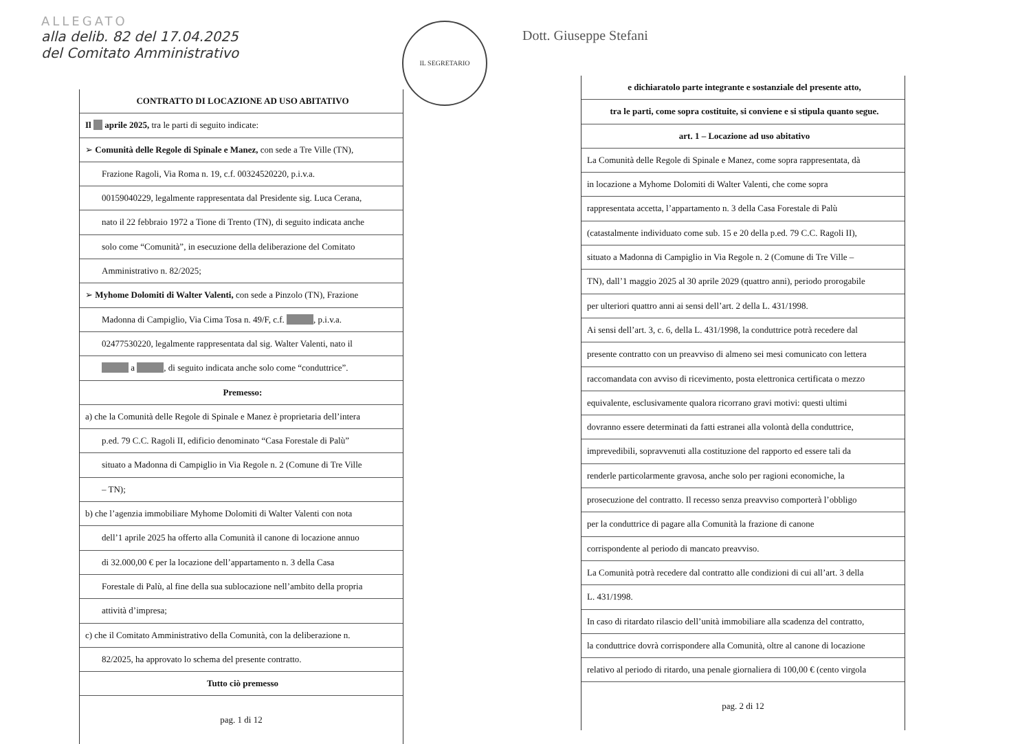ALLEGATO
alla delib. 82 del 17.04.2025
del Comitato Amministrativo
IL SEGRETARIO
CONTRATTO DI LOCAZIONE AD USO ABITATIVO
Il __ aprile 2025, tra le parti di seguito indicate:
➢ Comunità delle Regole di Spinale e Manez, con sede a Tre Ville (TN),
Frazione Ragoli, Via Roma n. 19, c.f. 00324520220, p.i.v.a.
00159040229, legalmente rappresentata dal Presidente sig. Luca Cerana,
nato il 22 febbraio 1972 a Tione di Trento (TN), di seguito indicata anche
solo come “Comunità”, in esecuzione della deliberazione del Comitato
Amministrativo n. 82/2025;
➢ Myhome Dolomiti di Walter Valenti, con sede a Pinzolo (TN), Frazione
Madonna di Campiglio, Via Cima Tosa n. 49/F, c.f. ______, p.i.v.a.
02477530220, legalmente rappresentata dal sig. Walter Valenti, nato il
______ a ______, di seguito indicata anche solo come “conduttrice”.
Premesso:
a) che la Comunità delle Regole di Spinale e Manez è proprietaria dell’intera
p.ed. 79 C.C. Ragoli II, edificio denominato “Casa Forestale di Palù”
situato a Madonna di Campiglio in Via Regole n. 2 (Comune di Tre Ville
– TN);
b) che l’agenzia immobiliare Myhome Dolomiti di Walter Valenti con nota
dell’1 aprile 2025 ha offerto alla Comunità il canone di locazione annuo
di 32.000,00 € per la locazione dell’appartamento n. 3 della Casa
Forestale di Palù, al fine della sua sublocazione nell’ambito della propria
attività d’impresa;
c) che il Comitato Amministrativo della Comunità, con la deliberazione n.
82/2025, ha approvato lo schema del presente contratto.
Tutto ciò premesso
pag. 1 di 12
Dott. Giuseppe Stefani
e dichiaratolo parte integrante e sostanziale del presente atto,
tra le parti, come sopra costituite, si conviene e si stipula quanto segue.
art. 1 – Locazione ad uso abitativo
La Comunità delle Regole di Spinale e Manez, come sopra rappresentata, dà
in locazione a Myhome Dolomiti di Walter Valenti, che come sopra
rappresentata accetta, l’appartamento n. 3 della Casa Forestale di Palù
(catastalmente individuato come sub. 15 e 20 della p.ed. 79 C.C. Ragoli II),
situato a Madonna di Campiglio in Via Regole n. 2 (Comune di Tre Ville –
TN), dall’1 maggio 2025 al 30 aprile 2029 (quattro anni), periodo prorogabile
per ulteriori quattro anni ai sensi dell’art. 2 della L. 431/1998.
Ai sensi dell’art. 3, c. 6, della L. 431/1998, la conduttrice potrà recedere dal
presente contratto con un preavviso di almeno sei mesi comunicato con lettera
raccomandata con avviso di ricevimento, posta elettronica certificata o mezzo
equivalente, esclusivamente qualora ricorrano gravi motivi: questi ultimi
dovranno essere determinati da fatti estranei alla volontà della conduttrice,
imprevedibili, sopravvenuti alla costituzione del rapporto ed essere tali da
renderle particolarmente gravosa, anche solo per ragioni economiche, la
prosecuzione del contratto. Il recesso senza preavviso comporterà l’obbligo
per la conduttrice di pagare alla Comunità la frazione di canone
corrispondente al periodo di mancato preavviso.
La Comunità potrà recedere dal contratto alle condizioni di cui all’art. 3 della
L. 431/1998.
In caso di ritardato rilascio dell’unità immobiliare alla scadenza del contratto,
la conduttrice dovrà corrispondere alla Comunità, oltre al canone di locazione
relativo al periodo di ritardo, una penale giornaliera di 100,00 € (cento virgola
pag. 2 di 12